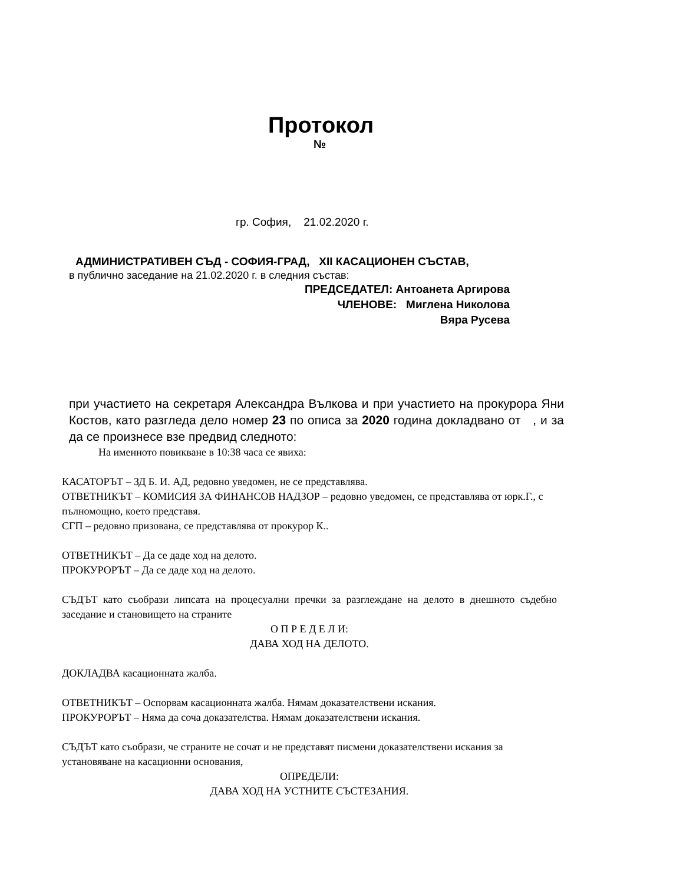Протокол
№
гр. София, 21.02.2020 г.
АДМИНИСТРАТИВЕН СЪД - СОФИЯ-ГРАД, XII КАСАЦИОНЕН СЪСТАВ,
в публично заседание на 21.02.2020 г. в следния състав:
ПРЕДСЕДАТЕЛ: Антоанета Аргирова
ЧЛЕНОВЕ: Миглена Николова
Вяра Русева
при участието на секретаря Александра Вълкова и при участието на прокурора Яни Костов, като разгледа дело номер 23 по описа за 2020 година докладвано от , и за да се произнесе взе предвид следното:
На именното повикване в 10:38 часа се явиха:
КАСАТОРЪТ – ЗД Б. И. АД, редовно уведомен, не се представлява.
ОТВЕТНИКЪТ – КОМИСИЯ ЗА ФИНАНСОВ НАДЗОР – редовно уведомен, се представлява от юрк.Г., с пълномощно, което представя.
СГП – редовно призована, се представлява от прокурор К..
ОТВЕТНИКЪТ – Да се даде ход на делото.
ПРОКУРОРЪТ – Да се даде ход на делото.
СЪДЪТ като съобрази липсата на процесуални пречки за разглеждане на делото в днешното съдебно заседание и становището на страните
О П Р Е Д Е Л И:
ДАВА ХОД НА ДЕЛОТО.
ДОКЛАДВА касационната жалба.
ОТВЕТНИКЪТ – Оспорвам касационната жалба. Нямам доказателствени искания.
ПРОКУРОРЪТ – Няма да соча доказателства. Нямам доказателствени искания.
СЪДЪТ като съобрази, че страните не сочат и не представят писмени доказателствени искания за установяване на касационни основания,
ОПРЕДЕЛИ:
ДАВА ХОД НА УСТНИТЕ СЪСТЕЗАНИЯ.